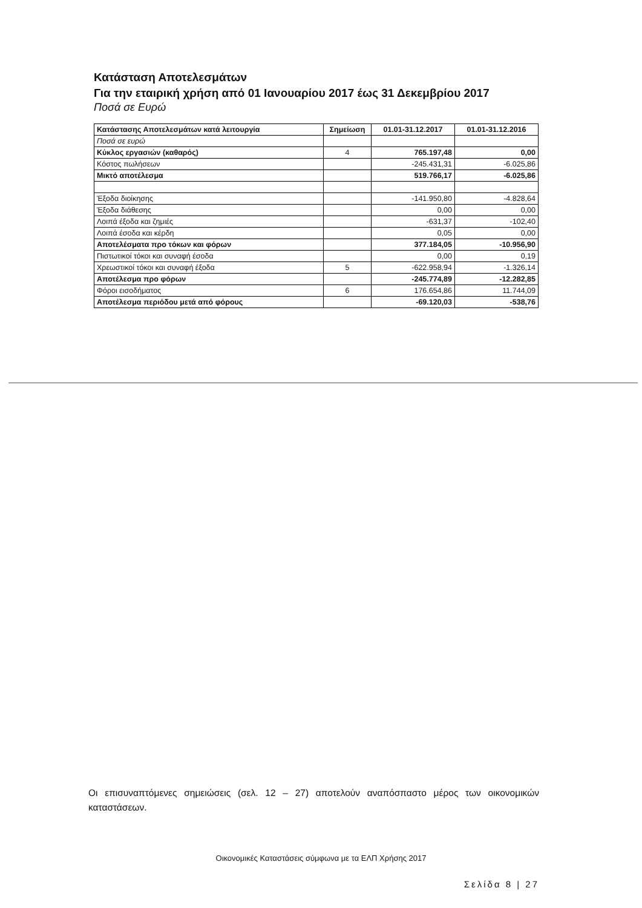Κατάσταση Αποτελεσμάτων
Για την εταιρική χρήση από 01 Ιανουαρίου 2017 έως 31 Δεκεμβρίου 2017
Ποσά σε Ευρώ
| Κατάστασης Αποτελεσμάτων κατά λειτουργία | Σημείωση | 01.01-31.12.2017 | 01.01-31.12.2016 |
| --- | --- | --- | --- |
| Ποσά σε ευρώ | | | |
| Κύκλος εργασιών (καθαρός) | 4 | 765.197,48 | 0,00 |
| Κόστος πωλήσεων | | -245.431,31 | -6.025,86 |
| Μικτό αποτέλεσμα | | 519.766,17 | -6.025,86 |
| Έξοδα διοίκησης | | -141.950,80 | -4.828,64 |
| Έξοδα διάθεσης | | 0,00 | 0,00 |
| Λοιπά έξοδα και ζημιές | | -631,37 | -102,40 |
| Λοιπά έσοδα και κέρδη | | 0,05 | 0,00 |
| Αποτελέσματα προ τόκων και φόρων | | 377.184,05 | -10.956,90 |
| Πιστωτικοί τόκοι και συναφή έσοδα | | 0,00 | 0,19 |
| Χρεωστικοί τόκοι και συναφή έξοδα | 5 | -622.958,94 | -1.326,14 |
| Αποτέλεσμα προ φόρων | | -245.774,89 | -12.282,85 |
| Φόροι εισοδήματος | 6 | 176.654,86 | 11.744,09 |
| Αποτέλεσμα περιόδου μετά από φόρους | | -69.120,03 | -538,76 |
Οι επισυναπτόμενες σημειώσεις (σελ. 12 – 27) αποτελούν αναπόσπαστο μέρος των οικονομικών καταστάσεων.
Οικονομικές Καταστάσεις σύμφωνα με τα ΕΛΠ Χρήσης 2017
Σελίδα 8 | 27